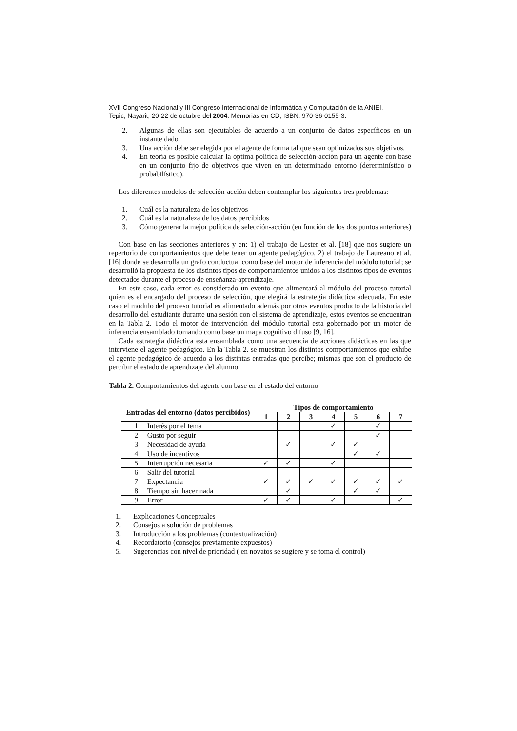XVII Congreso Nacional y III Congreso Internacional de Informática y Computación de la ANIEI.
Tepic, Nayarit, 20-22 de octubre del 2004. Memorias en CD, ISBN: 970-36-0155-3.
2. Algunas de ellas son ejecutables de acuerdo a un conjunto de datos específicos en un instante dado.
3. Una acción debe ser elegida por el agente de forma tal que sean optimizados sus objetivos.
4. En teoría es posible calcular la óptima política de selección-acción para un agente con base en un conjunto fijo de objetivos que viven en un determinado entorno (dererminístico o probabilístico).
Los diferentes modelos de selección-acción deben contemplar los siguientes tres problemas:
1. Cuál es la naturaleza de los objetivos
2. Cuál es la naturaleza de los datos percibidos
3. Cómo generar la mejor política de selección-acción (en función de los dos puntos anteriores)
Con base en las secciones anteriores y en: 1) el trabajo de Lester et al. [18] que nos sugiere un repertorio de comportamientos que debe tener un agente pedagógico, 2) el trabajo de Laureano et al. [16] donde se desarrolla un grafo conductual como base del motor de inferencia del módulo tutorial; se desarrolló la propuesta de los distintos tipos de comportamientos unidos a los distintos tipos de eventos detectados durante el proceso de enseñanza-aprendizaje.
En este caso, cada error es considerado un evento que alimentará al módulo del proceso tutorial quien es el encargado del proceso de selección, que elegirá la estrategia didáctica adecuada. En este caso el módulo del proceso tutorial es alimentado además por otros eventos producto de la historia del desarrollo del estudiante durante una sesión con el sistema de aprendizaje, estos eventos se encuentran en la Tabla 2. Todo el motor de intervención del módulo tutorial esta gobernado por un motor de inferencia ensamblado tomando como base un mapa cognitivo difuso [9, 16].
Cada estrategia didáctica esta ensamblada como una secuencia de acciones didácticas en las que interviene el agente pedagógico. En la Tabla 2. se muestran los distintos comportamientos que exhibe el agente pedagógico de acuerdo a los distintas entradas que percibe; mismas que son el producto de percibir el estado de aprendizaje del alumno.
Tabla 2. Comportamientos del agente con base en el estado del entorno
| Entradas del entorno (datos percibidos) | Tipos de comportamiento | | | | | | |
| --- | --- | --- | --- | --- | --- | --- | --- |
| | 1 | 2 | 3 | 4 | 5 | 6 | 7 |
| 1. Interés por el tema | | | | ✓ | | ✓ | |
| 2. Gusto por seguir | | | | | | ✓ | |
| 3. Necesidad de ayuda | | ✓ | | ✓ | ✓ | | |
| 4. Uso de incentivos | | | | | ✓ | ✓ | |
| 5. Interrupción necesaria | ✓ | ✓ | | ✓ | | | |
| 6. Salir del tutorial | | | | | | | |
| 7. Expectancia | ✓ | ✓ | ✓ | ✓ | ✓ | ✓ | ✓ |
| 8. Tiempo sin hacer nada | | ✓ | | | ✓ | ✓ | |
| 9. Error | ✓ | ✓ | | ✓ | | | ✓ |
1. Explicaciones Conceptuales
2. Consejos a solución de problemas
3. Introducción a los problemas (contextualización)
4. Recordatorio (consejos previamente expuestos)
5. Sugerencias con nivel de prioridad ( en novatos se sugiere y se toma el control)